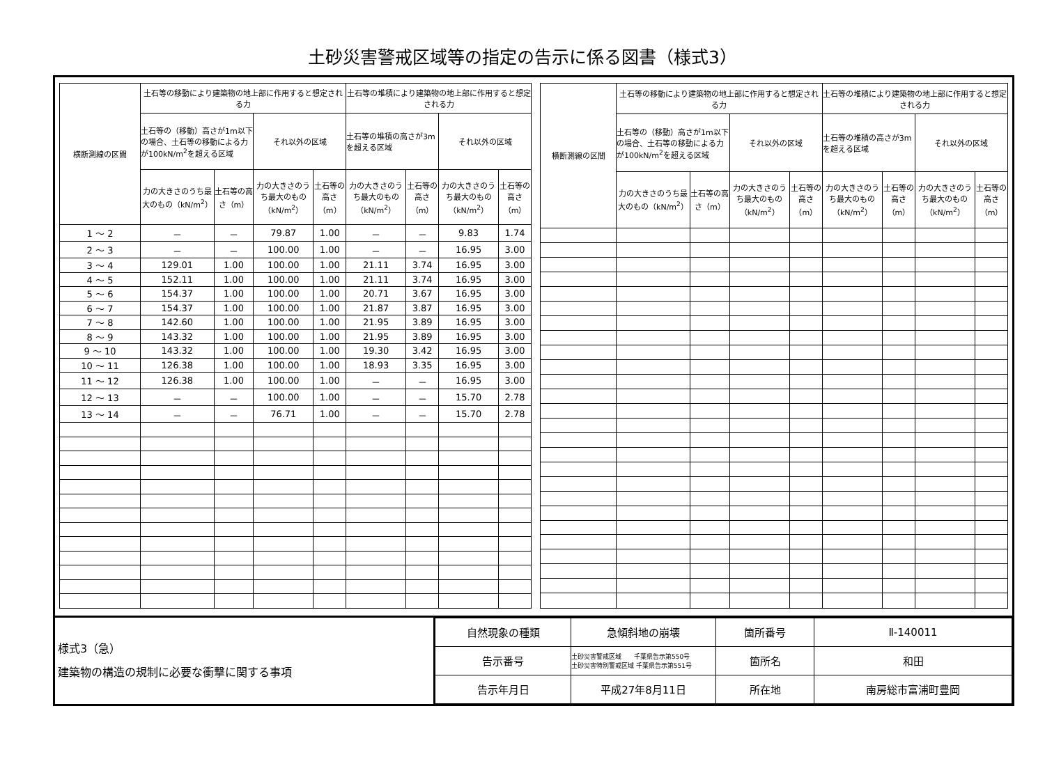土砂災害警戒区域等の指定の告示に係る図書（様式3）
| 横断測線の区間 | 土石等の移動により建築物の地上部に作用すると想定される力 | | | | 土石等の堆積により建築物の地上部に作用すると想定される力 | | | |
| --- | --- | --- | --- | --- | --- | --- | --- | --- |
| | 土石等の（移動）高さが1m以下の場合、土石等の移動による力が100kN/m<sup>2</sup>を超える区域 | | それ以外の区域 | | 土石等の堆積の高さが3mを超える区域 | | それ以外の区域 | |
| | 力の大きさのうち最大のもの（kN/m<sup>2</sup>） | 土石等の高さ（m） | 力の大きさのうち最大のもの（kN/m<sup>2</sup>） | 土石等の高さ（m） | 力の大きさのうち最大のもの（kN/m<sup>2</sup>） | 土石等の高さ（m） | 力の大きさのうち最大のもの（kN/m<sup>2</sup>） | 土石等の高さ（m） |
| 1 ～ 2 | － | － | 79.87 | 1.00 | － | － | 9.83 | 1.74 |
| 2 ～ 3 | － | － | 100.00 | 1.00 | － | － | 16.95 | 3.00 |
| 3 ～ 4 | 129.01 | 1.00 | 100.00 | 1.00 | 21.11 | 3.74 | 16.95 | 3.00 |
| 4 ～ 5 | 152.11 | 1.00 | 100.00 | 1.00 | 21.11 | 3.74 | 16.95 | 3.00 |
| 5 ～ 6 | 154.37 | 1.00 | 100.00 | 1.00 | 20.71 | 3.67 | 16.95 | 3.00 |
| 6 ～ 7 | 154.37 | 1.00 | 100.00 | 1.00 | 21.87 | 3.87 | 16.95 | 3.00 |
| 7 ～ 8 | 142.60 | 1.00 | 100.00 | 1.00 | 21.95 | 3.89 | 16.95 | 3.00 |
| 8 ～ 9 | 143.32 | 1.00 | 100.00 | 1.00 | 21.95 | 3.89 | 16.95 | 3.00 |
| 9 ～ 10 | 143.32 | 1.00 | 100.00 | 1.00 | 19.30 | 3.42 | 16.95 | 3.00 |
| 10 ～ 11 | 126.38 | 1.00 | 100.00 | 1.00 | 18.93 | 3.35 | 16.95 | 3.00 |
| 11 ～ 12 | 126.38 | 1.00 | 100.00 | 1.00 | － | － | 16.95 | 3.00 |
| 12 ～ 13 | － | － | 100.00 | 1.00 | － | － | 15.70 | 2.78 |
| 13 ～ 14 | － | － | 76.71 | 1.00 | － | － | 15.70 | 2.78 |
| 横断測線の区間 | 土石等の移動により建築物の地上部に作用すると想定される力 | | | | 土石等の堆積により建築物の地上部に作用すると想定される力 | | | |
| --- | --- | --- | --- | --- | --- | --- | --- | --- |
| | 土石等の（移動）高さが1m以下の場合、土石等の移動による力が100kN/m<sup>2</sup>を超える区域 | | それ以外の区域 | | 土石等の堆積の高さが3mを超える区域 | | それ以外の区域 | |
| | 力の大きさのうち最大のもの（kN/m<sup>2</sup>） | 土石等の高さ（m） | 力の大きさのうち最大のもの（kN/m<sup>2</sup>） | 土石等の高さ（m） | 力の大きさのうち最大のもの（kN/m<sup>2</sup>） | 土石等の高さ（m） | 力の大きさのうち最大のもの（kN/m<sup>2</sup>） | 土石等の高さ（m） |
様式3（急）
建築物の構造の規制に必要な衝撃に関する事項
| 自然現象の種類 | 急傾斜地の崩壊 | 箇所番号 | Ⅱ-140011 |
| 告示番号 | 土砂災害警戒区域 千葉県告示第550号 土砂災害特別警戒区域 千葉県告示第551号 | 箇所名 | 和田 |
| 告示年月日 | 平成27年8月11日 | 所在地 | 南房総市富浦町豊岡 |